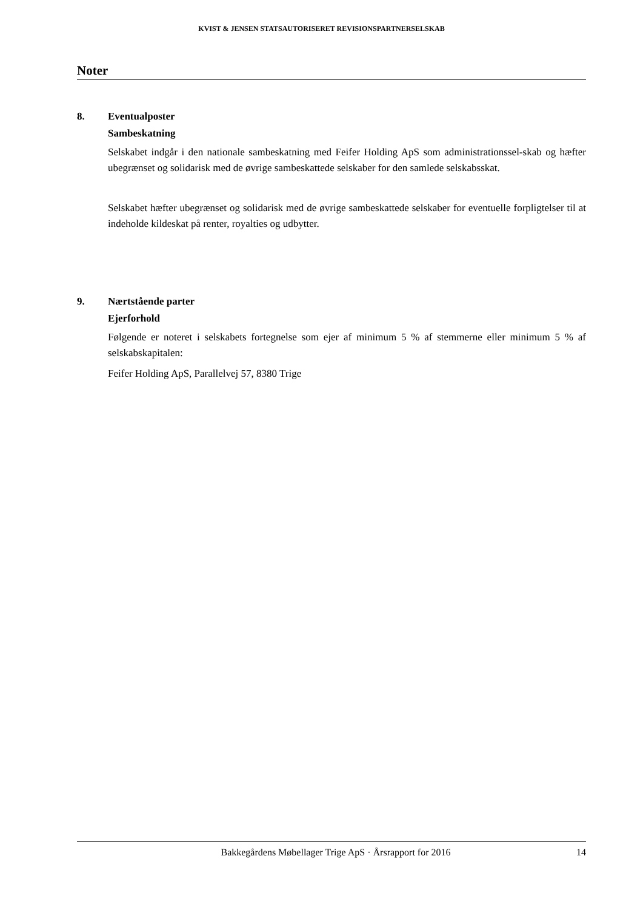KVIST & JENSEN STATSAUTORISERET REVISIONSPARTNERSELSKAB
Noter
8. Eventualposter
Sambeskatning
Selskabet indgår i den nationale sambeskatning med Feifer Holding ApS som administrationssel-skab og hæfter ubegrænset og solidarisk med de øvrige sambeskattede selskaber for den samlede selskabsskat.
Selskabet hæfter ubegrænset og solidarisk med de øvrige sambeskattede selskaber for eventuelle forpligtelser til at indeholde kildeskat på renter, royalties og udbytter.
9. Nærtstående parter
Ejerforhold
Følgende er noteret i selskabets fortegnelse som ejer af minimum 5 % af stemmerne eller minimum 5 % af selskabskapitalen:
Feifer Holding ApS, Parallelvej 57, 8380 Trige
Bakkegårdens Møbellager Trige ApS · Årsrapport for 2016 14